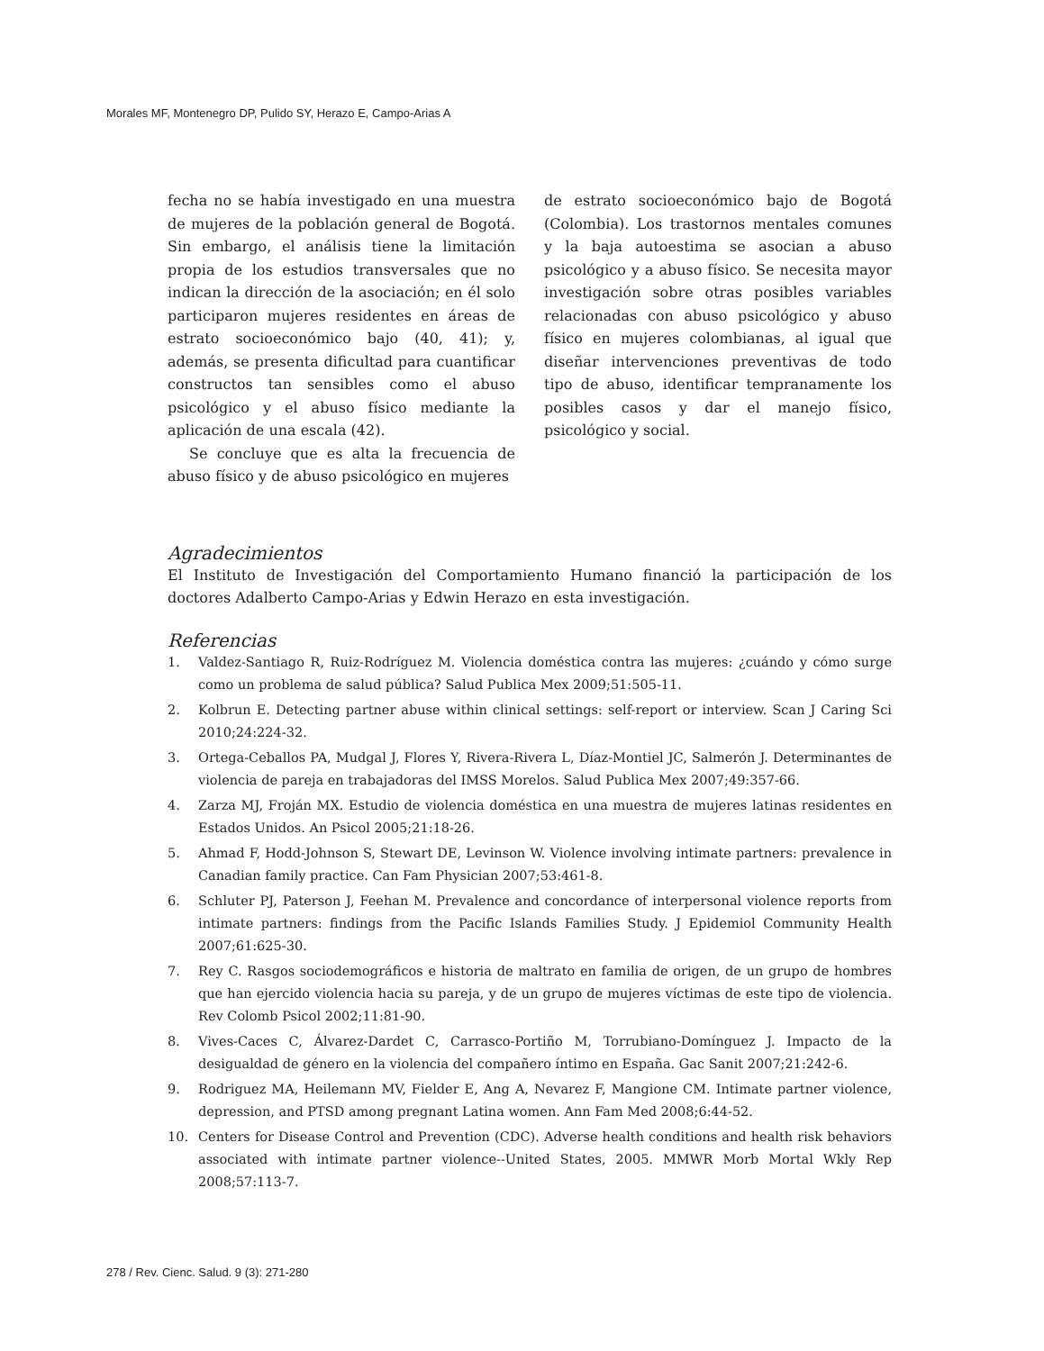Morales MF, Montenegro DP, Pulido SY, Herazo E, Campo-Arias A
fecha no se había investigado en una muestra de mujeres de la población general de Bogotá. Sin embargo, el análisis tiene la limitación propia de los estudios transversales que no indican la dirección de la asociación; en él solo participaron mujeres residentes en áreas de estrato socioeconómico bajo (40, 41); y, además, se presenta dificultad para cuantificar constructos tan sensibles como el abuso psicológico y el abuso físico mediante la aplicación de una escala (42).
Se concluye que es alta la frecuencia de abuso físico y de abuso psicológico en mujeres
de estrato socioeconómico bajo de Bogotá (Colombia). Los trastornos mentales comunes y la baja autoestima se asocian a abuso psicológico y a abuso físico. Se necesita mayor investigación sobre otras posibles variables relacionadas con abuso psicológico y abuso físico en mujeres colombianas, al igual que diseñar intervenciones preventivas de todo tipo de abuso, identificar tempranamente los posibles casos y dar el manejo físico, psicológico y social.
Agradecimientos
El Instituto de Investigación del Comportamiento Humano financió la participación de los doctores Adalberto Campo-Arias y Edwin Herazo en esta investigación.
Referencias
1. Valdez-Santiago R, Ruiz-Rodríguez M. Violencia doméstica contra las mujeres: ¿cuándo y cómo surge como un problema de salud pública? Salud Publica Mex 2009;51:505-11.
2. Kolbrun E. Detecting partner abuse within clinical settings: self-report or interview. Scan J Caring Sci 2010;24:224-32.
3. Ortega-Ceballos PA, Mudgal J, Flores Y, Rivera-Rivera L, Díaz-Montiel JC, Salmerón J. Determinantes de violencia de pareja en trabajadoras del IMSS Morelos. Salud Publica Mex 2007;49:357-66.
4. Zarza MJ, Froján MX. Estudio de violencia doméstica en una muestra de mujeres latinas residentes en Estados Unidos. An Psicol 2005;21:18-26.
5. Ahmad F, Hodd-Johnson S, Stewart DE, Levinson W. Violence involving intimate partners: prevalence in Canadian family practice. Can Fam Physician 2007;53:461-8.
6. Schluter PJ, Paterson J, Feehan M. Prevalence and concordance of interpersonal violence reports from intimate partners: findings from the Pacific Islands Families Study. J Epidemiol Community Health 2007;61:625-30.
7. Rey C. Rasgos sociodemográficos e historia de maltrato en familia de origen, de un grupo de hombres que han ejercido violencia hacia su pareja, y de un grupo de mujeres víctimas de este tipo de violencia. Rev Colomb Psicol 2002;11:81-90.
8. Vives-Caces C, Álvarez-Dardet C, Carrasco-Portiño M, Torrubiano-Domínguez J. Impacto de la desigualdad de género en la violencia del compañero íntimo en España. Gac Sanit 2007;21:242-6.
9. Rodriguez MA, Heilemann MV, Fielder E, Ang A, Nevarez F, Mangione CM. Intimate partner violence, depression, and PTSD among pregnant Latina women. Ann Fam Med 2008;6:44-52.
10. Centers for Disease Control and Prevention (CDC). Adverse health conditions and health risk behaviors associated with intimate partner violence--United States, 2005. MMWR Morb Mortal Wkly Rep 2008;57:113-7.
278 / Rev. Cienc. Salud. 9 (3): 271-280